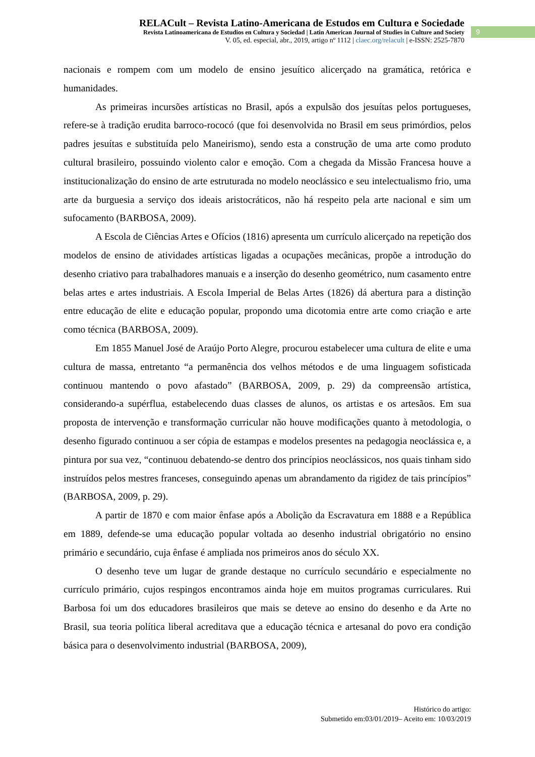RELACult – Revista Latino-Americana de Estudos em Cultura e Sociedade
Revista Latinoamericana de Estudios en Cultura y Sociedad | Latin American Journal of Studies in Culture and Society
V. 05, ed. especial, abr., 2019, artigo nº 1112 | claec.org/relacult | e-ISSN: 2525-7870
9
nacionais e rompem com um modelo de ensino jesuítico alicerçado na gramática, retórica e humanidades.
As primeiras incursões artísticas no Brasil, após a expulsão dos jesuítas pelos portugueses, refere-se à tradição erudita barroco-rococó (que foi desenvolvida no Brasil em seus primórdios, pelos padres jesuítas e substituída pelo Maneirismo), sendo esta a construção de uma arte como produto cultural brasileiro, possuindo violento calor e emoção. Com a chegada da Missão Francesa houve a institucionalização do ensino de arte estruturada no modelo neoclássico e seu intelectualismo frio, uma arte da burguesia a serviço dos ideais aristocráticos, não há respeito pela arte nacional e sim um sufocamento (BARBOSA, 2009).
A Escola de Ciências Artes e Ofícios (1816) apresenta um currículo alicerçado na repetição dos modelos de ensino de atividades artísticas ligadas a ocupações mecânicas, propõe a introdução do desenho criativo para trabalhadores manuais e a inserção do desenho geométrico, num casamento entre belas artes e artes industriais. A Escola Imperial de Belas Artes (1826) dá abertura para a distinção entre educação de elite e educação popular, propondo uma dicotomia entre arte como criação e arte como técnica (BARBOSA, 2009).
Em 1855 Manuel José de Araújo Porto Alegre, procurou estabelecer uma cultura de elite e uma cultura de massa, entretanto “a permanência dos velhos métodos e de uma linguagem sofisticada continuou mantendo o povo afastado” (BARBOSA, 2009, p. 29) da compreensão artística, considerando-a supérflua, estabelecendo duas classes de alunos, os artistas e os artesãos. Em sua proposta de intervenção e transformação curricular não houve modificações quanto à metodologia, o desenho figurado continuou a ser cópia de estampas e modelos presentes na pedagogia neoclássica e, a pintura por sua vez, “continuou debatendo-se dentro dos princípios neoclássicos, nos quais tinham sido instruídos pelos mestres franceses, conseguindo apenas um abrandamento da rigidez de tais princípios” (BARBOSA, 2009, p. 29).
A partir de 1870 e com maior ênfase após a Abolição da Escravatura em 1888 e a República em 1889, defende-se uma educação popular voltada ao desenho industrial obrigatório no ensino primário e secundário, cuja ênfase é ampliada nos primeiros anos do século XX.
O desenho teve um lugar de grande destaque no currículo secundário e especialmente no currículo primário, cujos respingos encontramos ainda hoje em muitos programas curriculares. Rui Barbosa foi um dos educadores brasileiros que mais se deteve ao ensino do desenho e da Arte no Brasil, sua teoria política liberal acreditava que a educação técnica e artesanal do povo era condição básica para o desenvolvimento industrial (BARBOSA, 2009),
Histórico do artigo:
Submetido em:03/01/2019– Aceito em: 10/03/2019